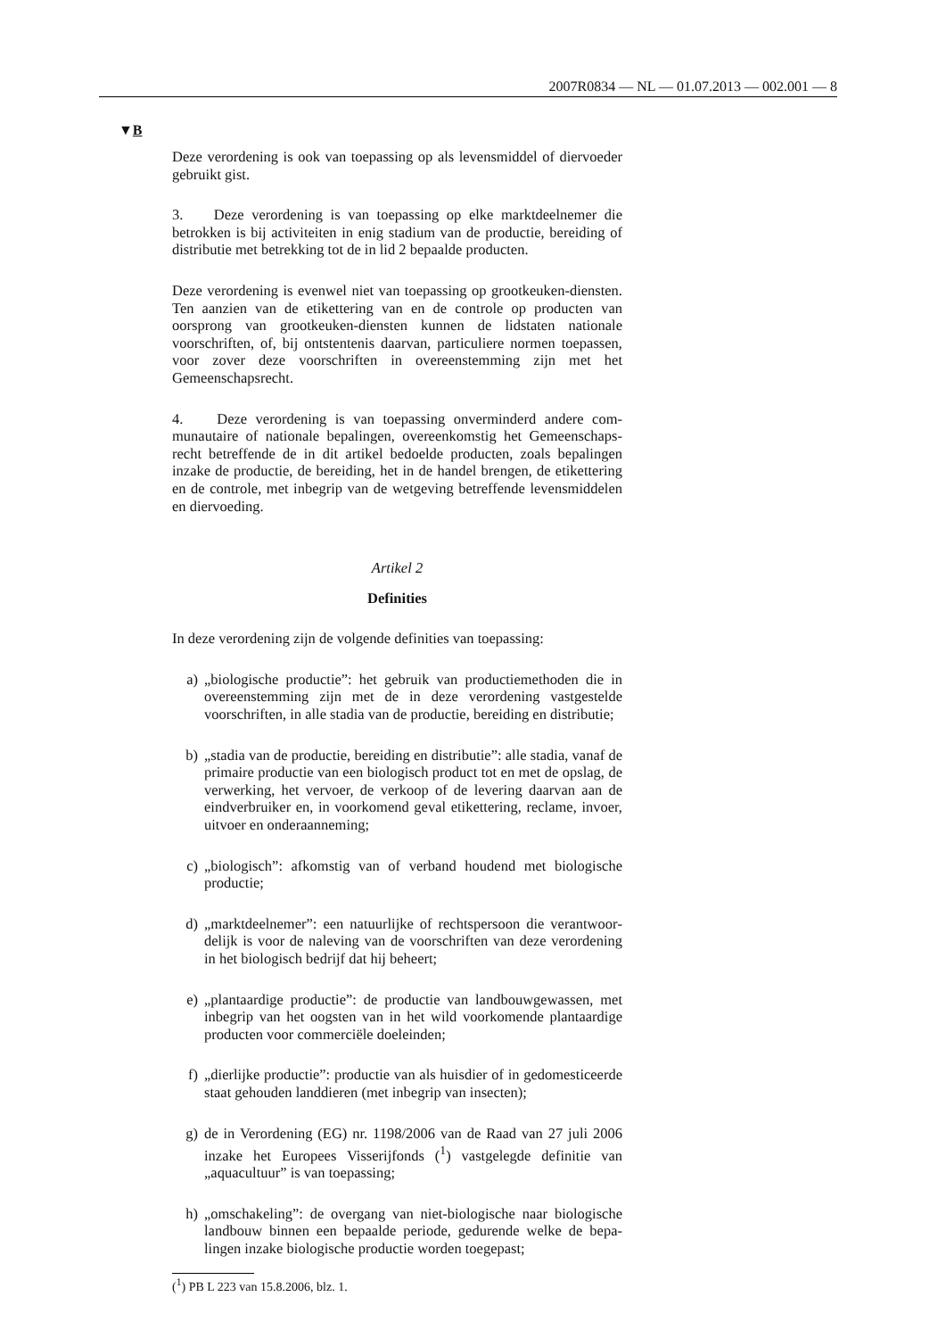2007R0834 — NL — 01.07.2013 — 002.001 — 8
▼B
Deze verordening is ook van toepassing op als levensmiddel of dier­voeder gebruikt gist.
3. Deze verordening is van toepassing op elke marktdeelnemer die betrokken is bij activiteiten in enig stadium van de productie, bereiding of distributie met betrekking tot de in lid 2 bepaalde producten.
Deze verordening is evenwel niet van toepassing op grootkeuken-diensten. Ten aanzien van de etikettering van en de con­trole op producten van oorsprong van grootkeuken-diensten kunnen de lidstaten nationale voorschriften, of, bij ontstentenis daarvan, particuliere normen toepassen, voor zover deze voorschriften in overeenstemming zijn met het Gemeenschapsrecht.
4. Deze verordening is van toepassing onverminderd andere com­munautaire of nationale bepalingen, overeenkomstig het Gemeenschaps­recht betreffende de in dit artikel bedoelde producten, zoals bepalingen inzake de productie, de bereiding, het in de handel brengen, de etiket­tering en de controle, met inbegrip van de wetgeving betreffende levens­middelen en diervoeding.
Artikel 2
Definities
In deze verordening zijn de volgende definities van toepassing:
a) „biologische productie”: het gebruik van productiemethoden die in overeenstemming zijn met de in deze verordening vastgestelde voorschriften, in alle stadia van de productie, bereiding en distribu­tie;
b) „stadia van de productie, bereiding en distributie”: alle stadia, vanaf de primaire productie van een biologisch product tot en met de opslag, de verwerking, het vervoer, de verkoop of de levering daar­van aan de eindverbruiker en, in voorkomend geval etikettering, reclame, invoer, uitvoer en onderaanneming;
c) „biologisch”: afkomstig van of verband houdend met biologische productie;
d) „marktdeelnemer”: een natuurlijke of rechtspersoon die verantwoor­delijk is voor de naleving van de voorschriften van deze verorde­ning in het biologisch bedrijf dat hij beheert;
e) „plantaardige productie”: de productie van landbouwgewassen, met inbegrip van het oogsten van in het wild voorkomende plantaardige producten voor commerciële doeleinden;
f) „dierlijke productie”: productie van als huisdier of in gedomesti­ceerde staat gehouden landdieren (met inbegrip van insecten);
g) de in Verordening (EG) nr. 1198/2006 van de Raad van 27 juli 2006 inzake het Europees Visserijfonds (<sup>1</sup>) vastgelegde definitie van „aquacultuur” is van toepassing;
h) „omschakeling”: de overgang van niet-biologische naar biologische landbouw binnen een bepaalde periode, gedurende welke de bepa­lingen inzake biologische productie worden toegepast;
(<sup>1</sup>) PB L 223 van 15.8.2006, blz. 1.